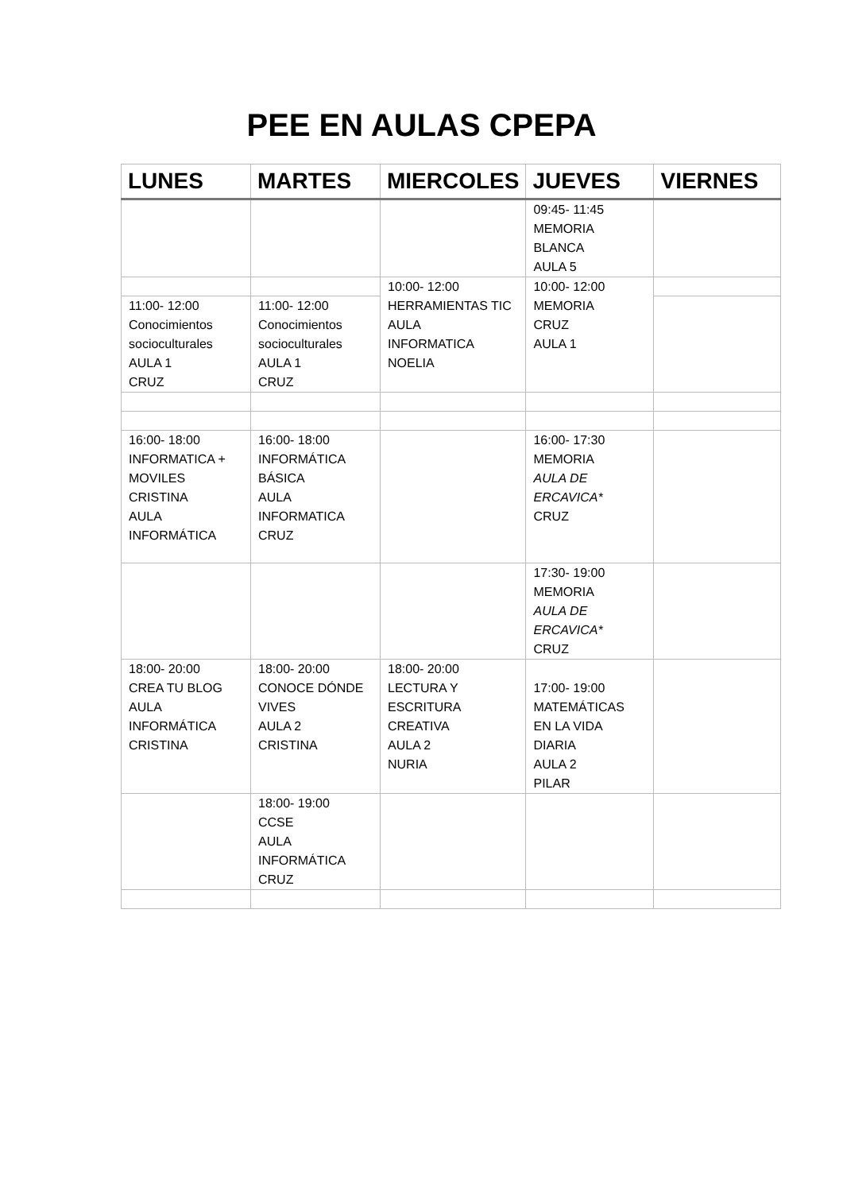PEE EN AULAS CPEPA
| LUNES | MARTES | MIERCOLES | JUEVES | VIERNES |
| --- | --- | --- | --- | --- |
| | | | 09:45- 11:45 MEMORIA BLANCA AULA 5 | |
| | | 10:00- 12:00 HERRAMIENTAS TIC AULA INFORMATICA NOELIA | 10:00- 12:00 MEMORIA CRUZ AULA 1 | |
| 11:00- 12:00 Conocimientos socioculturales AULA 1 CRUZ | 11:00- 12:00 Conocimientos socioculturales AULA 1 CRUZ | | | |
| 16:00- 18:00 INFORMATICA + MOVILES CRISTINA AULA INFORMÁTICA | 16:00- 18:00 INFORMÁTICA BÁSICA AULA INFORMATICA CRUZ | | 16:00- 17:30 MEMORIA AULA DE ERCAVICA* CRUZ | |
| | | | 17:30- 19:00 MEMORIA AULA DE ERCAVICA* CRUZ | |
| 18:00- 20:00 CREA TU BLOG AULA INFORMÁTICA CRISTINA | 18:00- 20:00 CONOCE DÓNDE VIVES AULA 2 CRISTINA | 18:00- 20:00 LECTURA Y ESCRITURA CREATIVA AULA 2 NURIA | 17:00- 19:00 MATEMÁTICAS EN LA VIDA DIARIA AULA 2 PILAR | |
| | 18:00- 19:00 CCSE AULA INFORMÁTICA CRUZ | | | |